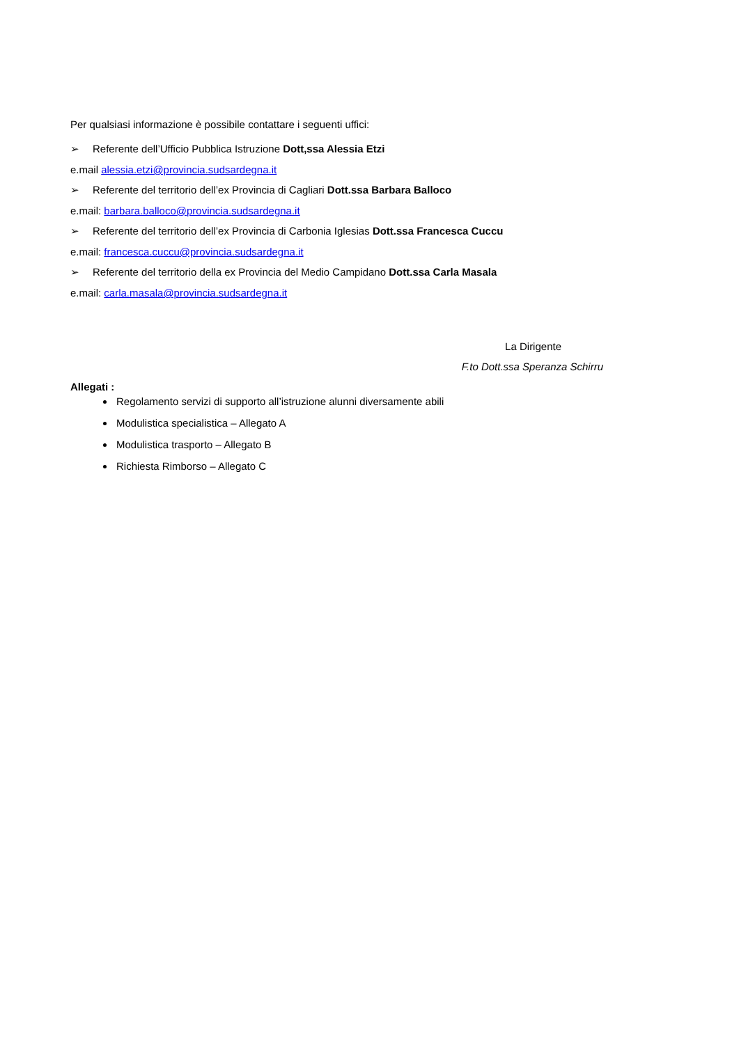Per qualsiasi informazione è possibile contattare i seguenti uffici:
➢ Referente dell’Ufficio Pubblica Istruzione Dott,ssa Alessia Etzi
e.mail alessia.etzi@provincia.sudsardegna.it
➢ Referente del territorio dell’ex Provincia di Cagliari Dott.ssa Barbara Balloco
e.mail: barbara.balloco@provincia.sudsardegna.it
➢ Referente del territorio dell’ex Provincia di Carbonia Iglesias Dott.ssa Francesca Cuccu
e.mail: francesca.cuccu@provincia.sudsardegna.it
➢ Referente del territorio della ex Provincia del Medio Campidano Dott.ssa Carla Masala
e.mail: carla.masala@provincia.sudsardegna.it
La Dirigente
F.to Dott.ssa Speranza Schirru
Allegati :
Regolamento servizi di supporto all’istruzione alunni diversamente abili
Modulistica specialistica – Allegato A
Modulistica trasporto – Allegato B
Richiesta Rimborso – Allegato C